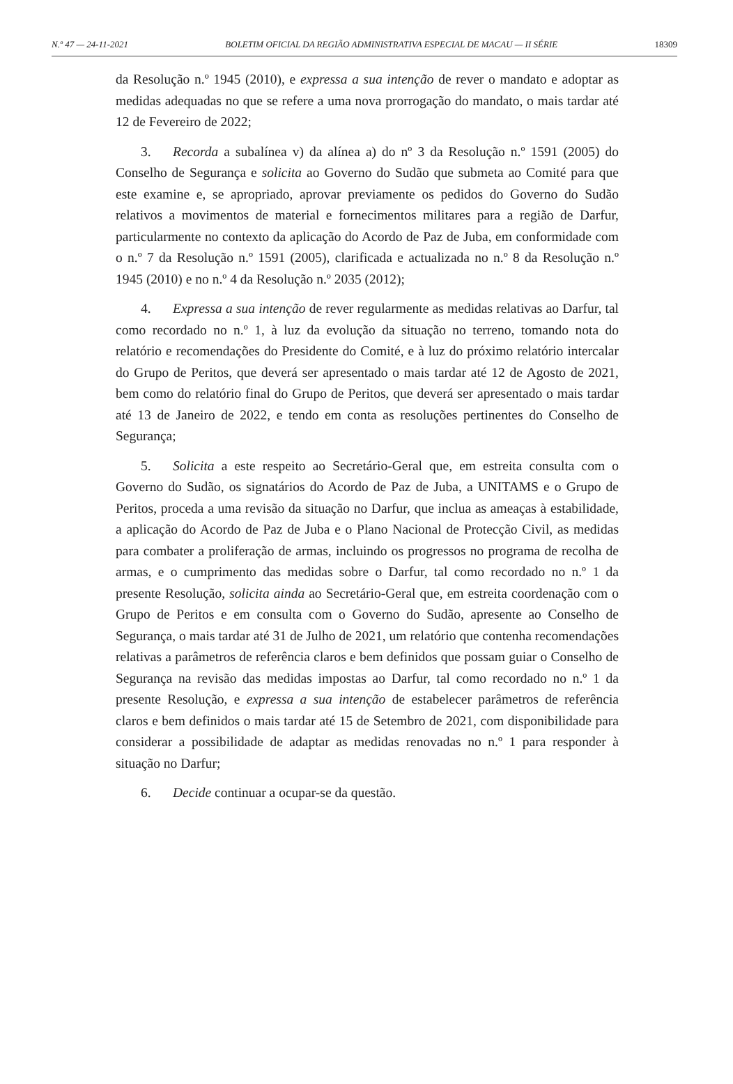N.º 47 — 24-11-2021 BOLETIM OFICIAL DA REGIÃO ADMINISTRATIVA ESPECIAL DE MACAU — II SÉRIE 18309
da Resolução n.º 1945 (2010), e expressa a sua intenção de rever o mandato e adoptar as medidas adequadas no que se refere a uma nova prorrogação do mandato, o mais tardar até 12 de Fevereiro de 2022;
3. Recorda a subalínea v) da alínea a) do nº 3 da Resolução n.º 1591 (2005) do Conselho de Segurança e solicita ao Governo do Sudão que submeta ao Comité para que este examine e, se apropriado, aprovar previamente os pedidos do Governo do Sudão relativos a movimentos de material e fornecimentos militares para a região de Darfur, particularmente no contexto da aplicação do Acordo de Paz de Juba, em conformidade com o n.º 7 da Resolução n.º 1591 (2005), clarificada e actualizada no n.º 8 da Resolução n.º 1945 (2010) e no n.º 4 da Resolução n.º 2035 (2012);
4. Expressa a sua intenção de rever regularmente as medidas relativas ao Darfur, tal como recordado no n.º 1, à luz da evolução da situação no terreno, tomando nota do relatório e recomendações do Presidente do Comité, e à luz do próximo relatório intercalar do Grupo de Peritos, que deverá ser apresentado o mais tardar até 12 de Agosto de 2021, bem como do relatório final do Grupo de Peritos, que deverá ser apresentado o mais tardar até 13 de Janeiro de 2022, e tendo em conta as resoluções pertinentes do Conselho de Segurança;
5. Solicita a este respeito ao Secretário-Geral que, em estreita consulta com o Governo do Sudão, os signatários do Acordo de Paz de Juba, a UNITAMS e o Grupo de Peritos, proceda a uma revisão da situação no Darfur, que inclua as ameaças à estabilidade, a aplicação do Acordo de Paz de Juba e o Plano Nacional de Protecção Civil, as medidas para combater a proliferação de armas, incluindo os progressos no programa de recolha de armas, e o cumprimento das medidas sobre o Darfur, tal como recordado no n.º 1 da presente Resolução, solicita ainda ao Secretário-Geral que, em estreita coordenação com o Grupo de Peritos e em consulta com o Governo do Sudão, apresente ao Conselho de Segurança, o mais tardar até 31 de Julho de 2021, um relatório que contenha recomendações relativas a parâmetros de referência claros e bem definidos que possam guiar o Conselho de Segurança na revisão das medidas impostas ao Darfur, tal como recordado no n.º 1 da presente Resolução, e expressa a sua intenção de estabelecer parâmetros de referência claros e bem definidos o mais tardar até 15 de Setembro de 2021, com disponibilidade para considerar a possibilidade de adaptar as medidas renovadas no n.º 1 para responder à situação no Darfur;
6. Decide continuar a ocupar-se da questão.